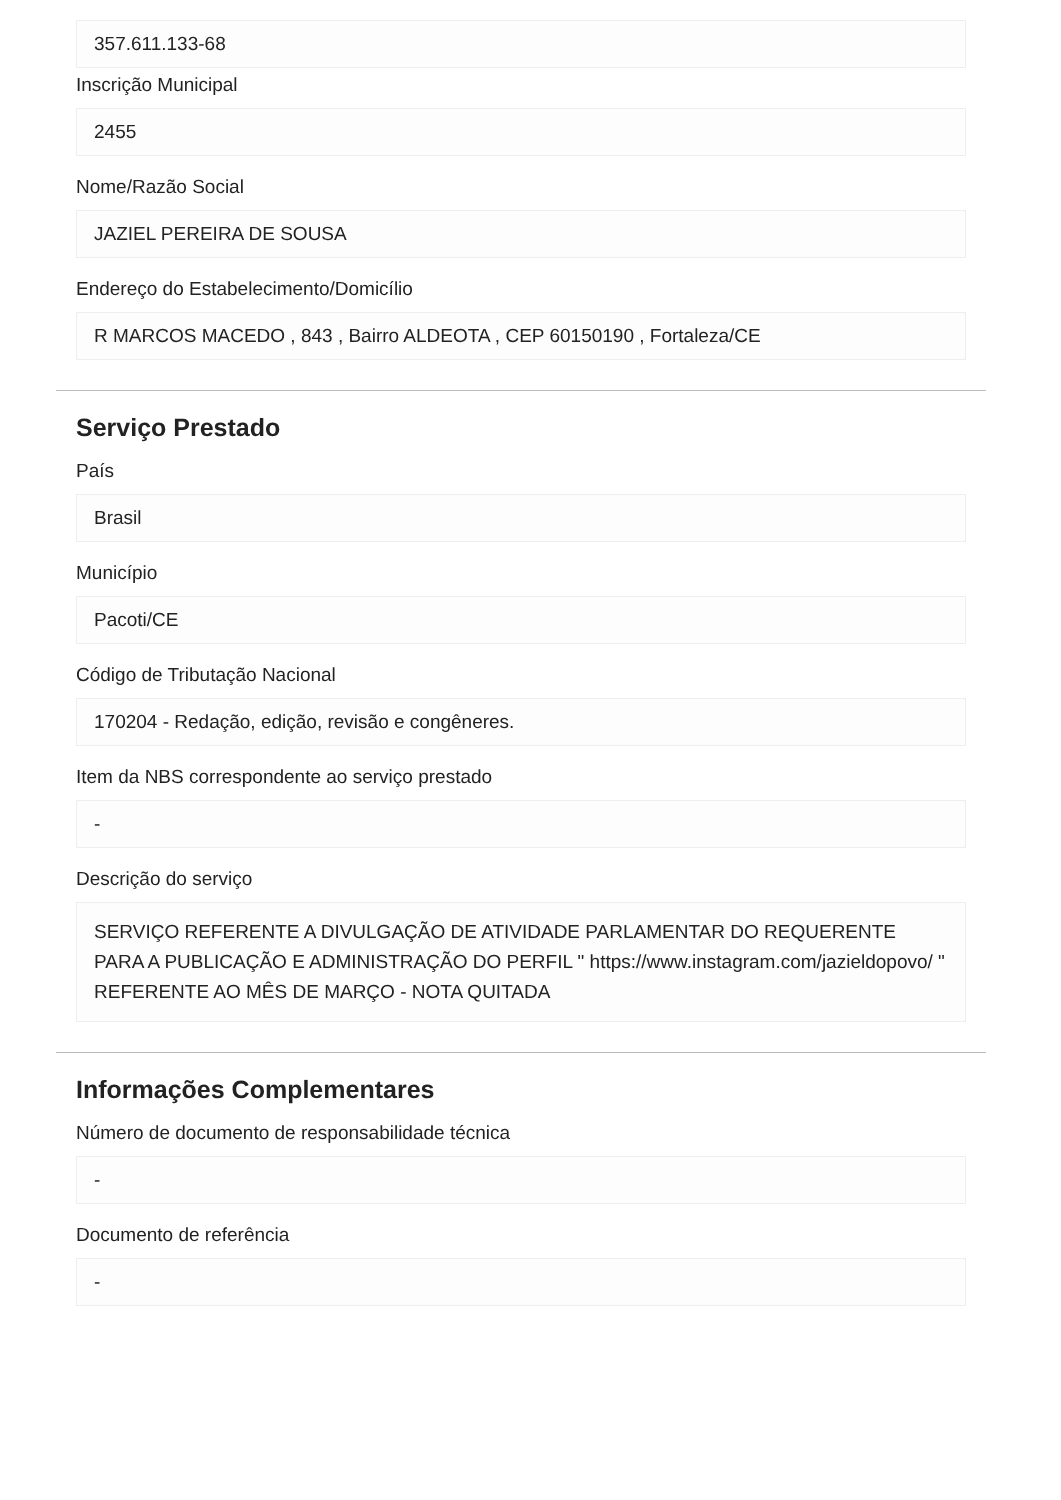357.611.133-68
Inscrição Municipal
2455
Nome/Razão Social
JAZIEL PEREIRA DE SOUSA
Endereço do Estabelecimento/Domicílio
R MARCOS MACEDO , 843 , Bairro ALDEOTA , CEP 60150190 , Fortaleza/CE
Serviço Prestado
País
Brasil
Município
Pacoti/CE
Código de Tributação Nacional
170204 - Redação, edição, revisão e congêneres.
Item da NBS correspondente ao serviço prestado
-
Descrição do serviço
SERVIÇO REFERENTE A DIVULGAÇÃO DE ATIVIDADE PARLAMENTAR DO REQUERENTE PARA A PUBLICAÇÃO E ADMINISTRAÇÃO DO PERFIL " https://www.instagram.com/jazieldopovo/ " REFERENTE AO MÊS DE MARÇO - NOTA QUITADA
Informações Complementares
Número de documento de responsabilidade técnica
-
Documento de referência
-